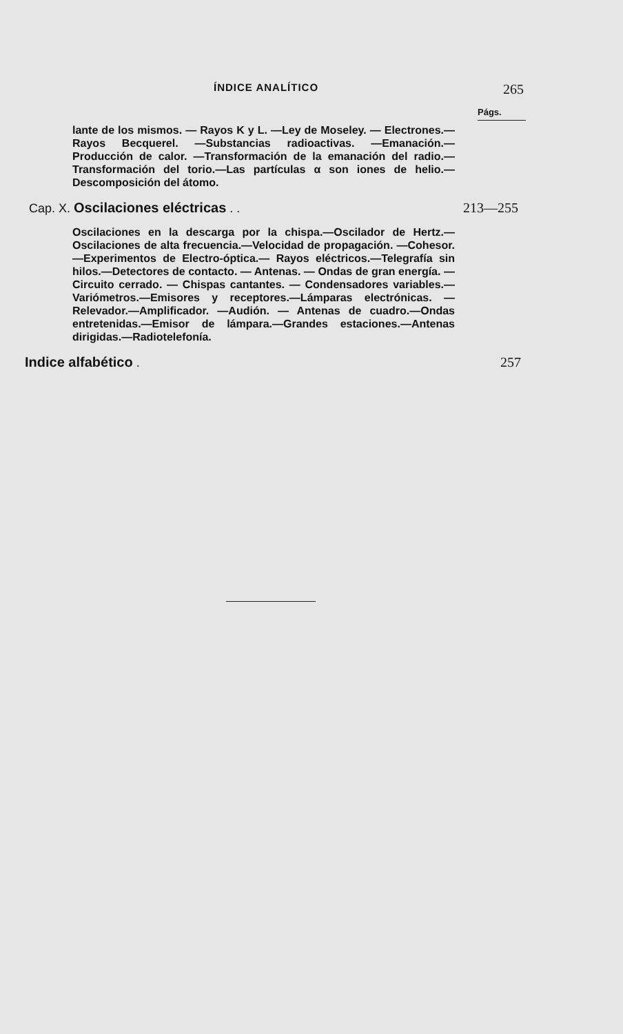ÍNDICE ANALÍTICO 265
Págs.
lante de los mismos. — Rayos K y L. —Ley de Moseley. — Electrones.—Rayos Becquerel. —Substancias radioactivas. —Emanación.—Producción de calor. —Transformación de la emanación del radio.—Transformación del torio.—Las partículas α son iones de helio.—Descomposición del átomo.
Cap. X. Oscilaciones eléctricas . . 213—255
Oscilaciones en la descarga por la chispa.—Oscilador de Hertz.—Oscilaciones de alta frecuencia.—Velocidad de propagación. —Cohesor. —Experimentos de Electro-óptica.— Rayos eléctricos.—Telegrafía sin hilos.—Detectores de contacto. — Antenas. — Ondas de gran energía. — Circuito cerrado. — Chispas cantantes. — Condensadores variables.— Variómetros.—Emisores y receptores.—Lámparas electrónicas. —Relevador.—Amplificador. —Audión. — Antenas de cuadro.—Ondas entretenidas.—Emisor de lámpara.—Grandes estaciones.—Antenas dirigidas.—Radiotelefonía.
Indice alfabético . 257